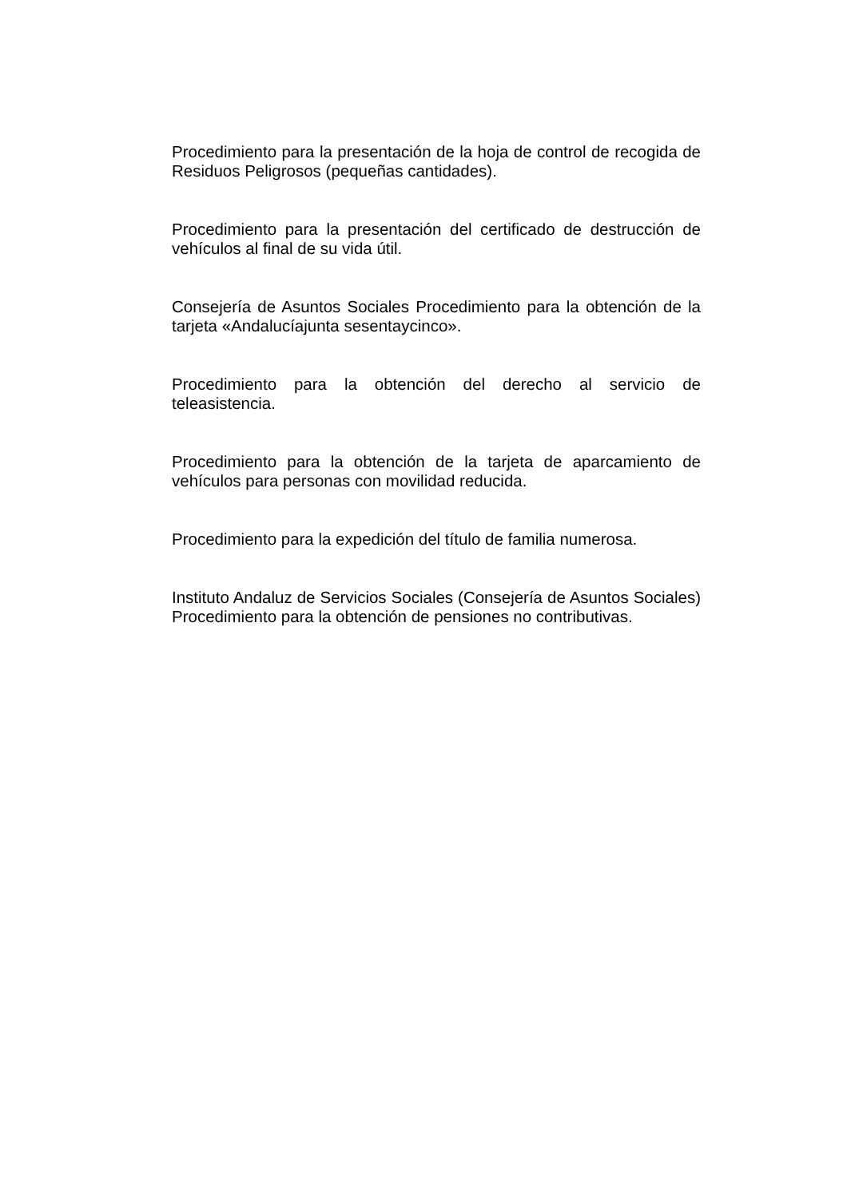Procedimiento para la presentación de la hoja de control de recogida de Residuos Peligrosos (pequeñas cantidades).
Procedimiento para la presentación del certificado de destrucción de vehículos al final de su vida útil.
Consejería de Asuntos Sociales Procedimiento para la obtención de la tarjeta «Andalucíajunta sesentaycinco».
Procedimiento para la obtención del derecho al servicio de teleasistencia.
Procedimiento para la obtención de la tarjeta de aparcamiento de vehículos para personas con movilidad reducida.
Procedimiento para la expedición del título de familia numerosa.
Instituto Andaluz de Servicios Sociales (Consejería de Asuntos Sociales) Procedimiento para la obtención de pensiones no contributivas.